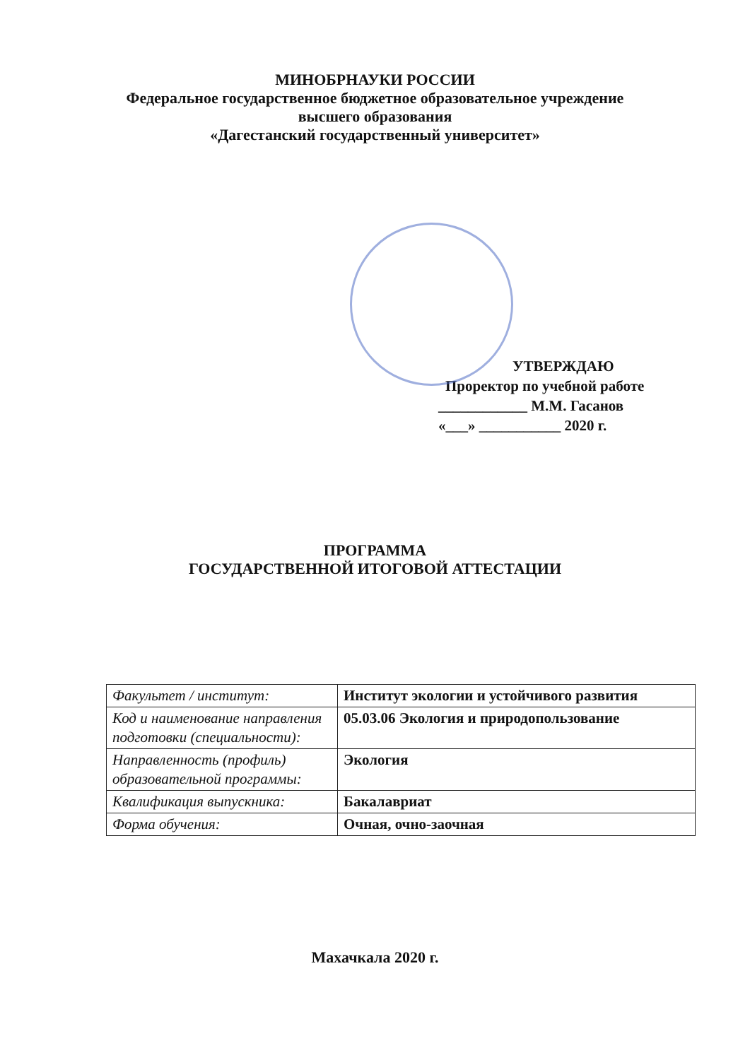МИНОБРНАУКИ РОССИИ
Федеральное государственное бюджетное образовательное учреждение
высшего образования
«Дагестанский государственный университет»
УТВЕРЖДАЮ
Проректор по учебной работе
____________ М.М. Гасанов
«___» ___________ 2020 г.
ПРОГРАММА
ГОСУДАРСТВЕННОЙ ИТОГОВОЙ АТТЕСТАЦИИ
| Факультет / институт: | Институт экологии и устойчивого развития |
| Код и наименование направления подготовки (специальности): | 05.03.06 Экология и природопользование |
| Направленность (профиль) образовательной программы: | Экология |
| Квалификация выпускника: | Бакалавриат |
| Форма обучения: | Очная, очно-заочная |
Махачкала 2020 г.